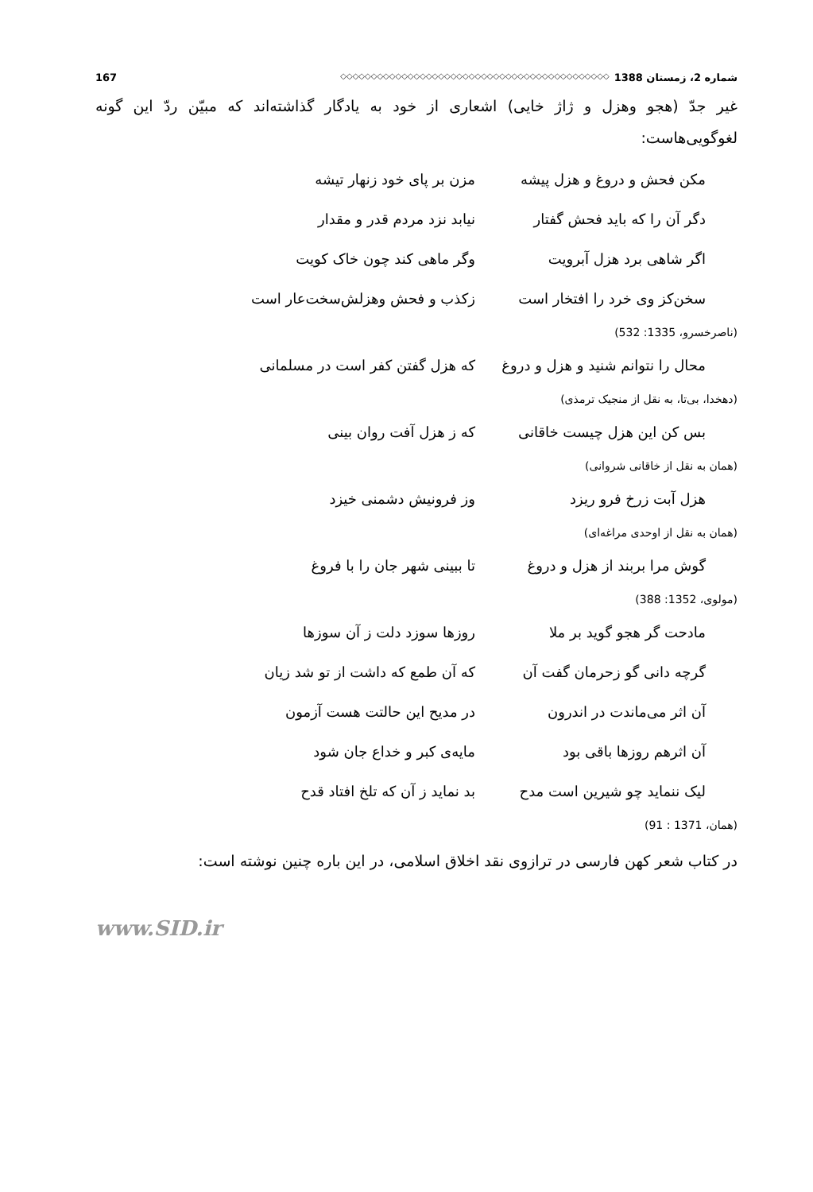شماره 2، زمستان 1388 ◇◇◇◇◇◇◇◇◇◇◇◇◇◇◇◇◇◇◇◇◇◇◇◇◇◇◇◇◇◇◇◇◇◇◇◇◇◇◇◇◇◇◇◇ 167
غیر جدّ (هجو وهزل و ژاژ خایی) اشعاری از خود به یادگار گذاشته‌اند که مبیّن ردّ این گونه لغوگویی‌هاست:
مکن فحش و دروغ و هزل پیشه مزن بر پای خود زنهار تیشه
دگر آن را که باید فحش گفتار نیابد نزد مردم قدر و مقدار
اگر شاهی برد هزل آبرویت وگر ماهی کند چون خاک کویت
سخن‌کز وی خرد را افتخار است زکذب و فحش وهزلش‌سخت‌عار است
(ناصرخسرو، 1335: 532)
محال را نتوانم شنید و هزل و دروغ که هزل گفتن کفر است در مسلمانی
(دهخدا، بی‌تا، به نقل از منجیک ترمذی)
بس کن این هزل چیست خاقانی که ز هزل آفت روان بینی
(همان به نقل از خاقانی شروانی)
هزل آبت زرخ فرو ریزد وز فرونیش دشمنی خیزد
(همان به نقل از اوحدی مراغه‌ای)
گوش مرا بربند از هزل و دروغ تا ببینی شهر جان را با فروغ
(مولوی، 1352: 388)
مادحت گر هجو گوید بر ملا روزها سوزد دلت ز آن سوزها
گرچه دانی گو زحرمان گفت آن که آن طمع که داشت از تو شد زیان
آن اثر می‌ماندت در اندرون در مدیح این حالتت هست آزمون
آن اثرهم روزها باقی بود مایه‌ی کبر و خداع جان شود
لیک ننماید چو شیرین است مدح بد نماید ز آن که تلخ افتاد قدح
(همان، 1371 : 91)
در کتاب شعر کهن فارسی در ترازوی نقد اخلاق اسلامی، در این باره چنین نوشته است:
www.SID.ir